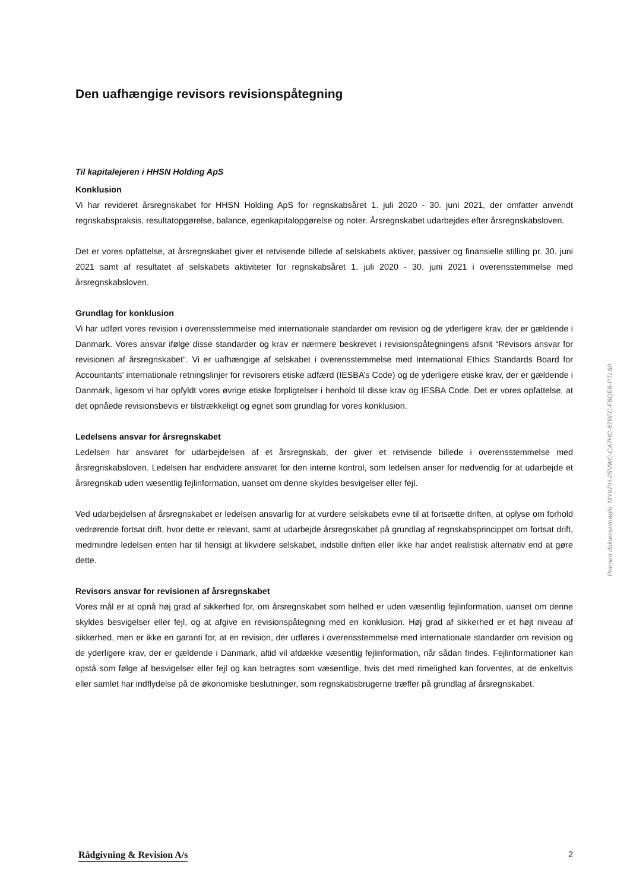Den uafhængige revisors revisionspåtegning
Til kapitalejeren i HHSN Holding ApS
Konklusion
Vi har revideret årsregnskabet for HHSN Holding ApS for regnskabsåret 1. juli 2020 - 30. juni 2021, der omfatter anvendt regnskabspraksis, resultatopgørelse, balance, egenkapitalopgørelse og noter. Årsregnskabet udarbejdes efter årsregnskabsloven.
Det er vores opfattelse, at årsregnskabet giver et retvisende billede af selskabets aktiver, passiver og finansielle stilling pr. 30. juni 2021 samt af resultatet af selskabets aktiviteter for regnskabsåret 1. juli 2020 - 30. juni 2021 i overensstemmelse med årsregnskabsloven.
Grundlag for konklusion
Vi har udført vores revision i overensstemmelse med internationale standarder om revision og de yderligere krav, der er gældende i Danmark. Vores ansvar ifølge disse standarder og krav er nærmere beskrevet i revisionspåtegningens afsnit “Revisors ansvar for revisionen af årsregnskabet“. Vi er uafhængige af selskabet i overensstemmelse med International Ethics Standards Board for Accountants' internationale retningslinjer for revisorers etiske adfærd (IESBA’s Code) og de yderligere etiske krav, der er gældende i Danmark, ligesom vi har opfyldt vores øvrige etiske forpligtelser i henhold til disse krav og IESBA Code. Det er vores opfattelse, at det opnåede revisionsbevis er tilstrækkeligt og egnet som grundlag for vores konklusion.
Ledelsens ansvar for årsregnskabet
Ledelsen har ansvaret for udarbejdelsen af et årsregnskab, der giver et retvisende billede i overensstemmelse med årsregnskabsloven. Ledelsen har endvidere ansvaret for den interne kontrol, som ledelsen anser for nødvendig for at udarbejde et årsregnskab uden væsentlig fejlinformation, uanset om denne skyldes besvigelser eller fejl.
Ved udarbejdelsen af årsregnskabet er ledelsen ansvarlig for at vurdere selskabets evne til at fortsætte driften, at oplyse om forhold vedrørende fortsat drift, hvor dette er relevant, samt at udarbejde årsregnskabet på grundlag af regnskabsprincippet om fortsat drift, medmindre ledelsen enten har til hensigt at likvidere selskabet, indstille driften eller ikke har andet realistisk alternativ end at gøre dette.
Revisors ansvar for revisionen af årsregnskabet
Vores mål er at opnå høj grad af sikkerhed for, om årsregnskabet som helhed er uden væsentlig fejlinformation, uanset om denne skyldes besvigelser eller fejl, og at afgive en revisionspåtegning med en konklusion. Høj grad af sikkerhed er et højt niveau af sikkerhed, men er ikke en garanti for, at en revision, der udføres i overensstemmelse med internationale standarder om revision og de yderligere krav, der er gældende i Danmark, altid vil afdække væsentlig fejlinformation, når sådan findes. Fejlinformationer kan opstå som følge af besvigelser eller fejl og kan betragtes som væsentlige, hvis det med rimelighed kan forventes, at de enkeltvis eller samlet har indflydelse på de økonomiske beslutninger, som regnskabsbrugerne træffer på grundlag af årsregnskabet.
Penneo dokumentnøgle: MYKPH-25VWC-CA7HC-67BFC-F6QE6-PTL60
Rådgivning & Revision A/s 2